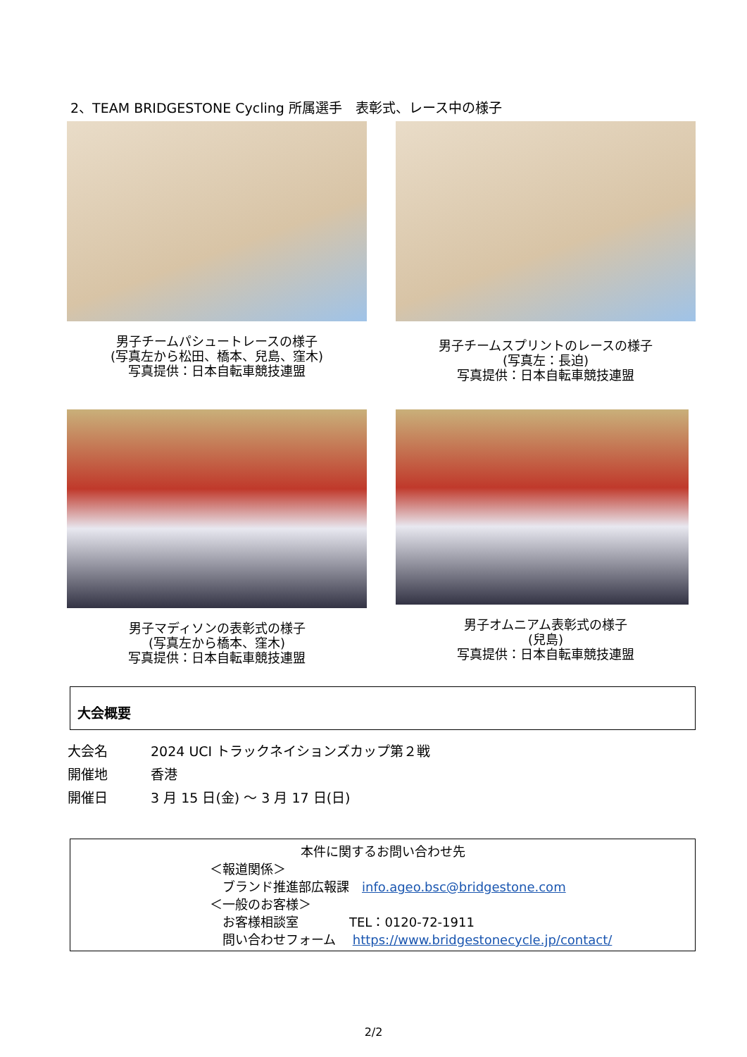2、TEAM BRIDGESTONE Cycling 所属選手　表彰式、レース中の様子
男子チームパシュートレースの様子
(写真左から松田、橋本、兒島、窪木)
写真提供：日本自転車競技連盟
男子チームスプリントのレースの様子
(写真左：長迫)
写真提供：日本自転車競技連盟
男子マディソンの表彰式の様子
(写真左から橋本、窪木)
写真提供：日本自転車競技連盟
男子オムニアム表彰式の様子
(兒島)
写真提供：日本自転車競技連盟
大会概要
大会名 2024 UCI トラックネイションズカップ第２戦
開催地 香港
開催日 3 月 15 日(金) ～ 3 月 17 日(日)
本件に関するお問い合わせ先
＜報道関係＞
　ブランド推進部広報課　info.ageo.bsc@bridgestone.com
＜一般のお客様＞
　お客様相談室　　　　TEL：0120-72-1911
　問い合わせフォーム　 https://www.bridgestonecycle.jp/contact/
2/2